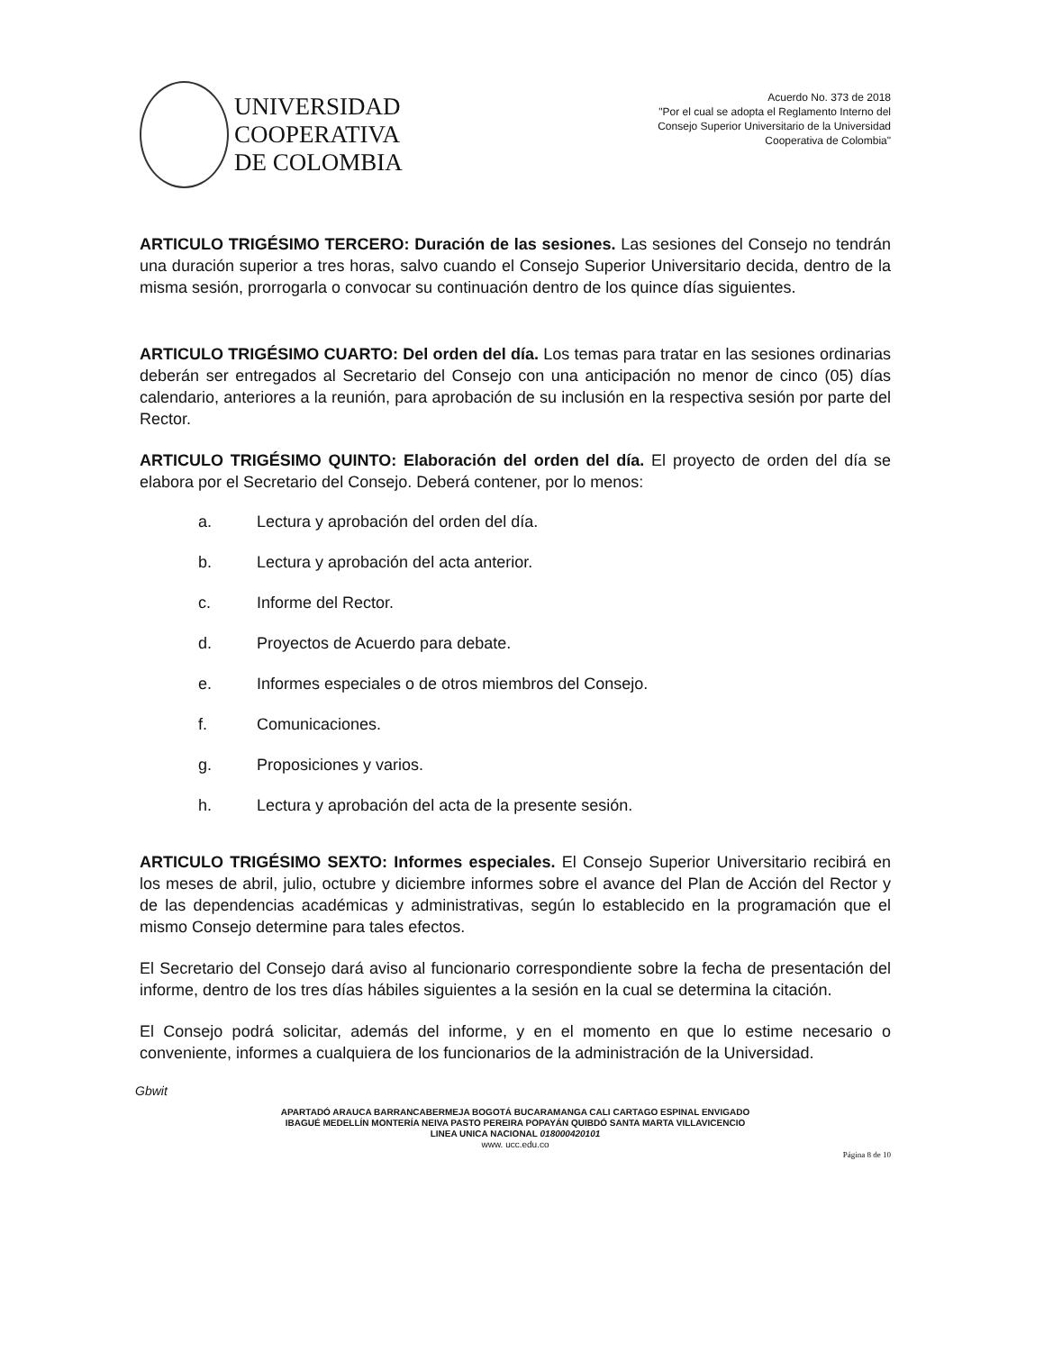UNIVERSIDAD
COOPERATIVA
DE COLOMBIA
Acuerdo No. 373 de 2018
"Por el cual se adopta el Reglamento Interno del
Consejo Superior Universitario de la Universidad
Cooperativa de Colombia"
ARTICULO TRIGÉSIMO TERCERO: Duración de las sesiones. Las sesiones del Consejo no tendrán una duración superior a tres horas, salvo cuando el Consejo Superior Universitario decida, dentro de la misma sesión, prorrogarla o convocar su continuación dentro de los quince días siguientes.
ARTICULO TRIGÉSIMO CUARTO: Del orden del día. Los temas para tratar en las sesiones ordinarias deberán ser entregados al Secretario del Consejo con una anticipación no menor de cinco (05) días calendario, anteriores a la reunión, para aprobación de su inclusión en la respectiva sesión por parte del Rector.
ARTICULO TRIGÉSIMO QUINTO: Elaboración del orden del día. El proyecto de orden del día se elabora por el Secretario del Consejo. Deberá contener, por lo menos:
a. Lectura y aprobación del orden del día.
b. Lectura y aprobación del acta anterior.
c. Informe del Rector.
d. Proyectos de Acuerdo para debate.
e. Informes especiales o de otros miembros del Consejo.
f. Comunicaciones.
g. Proposiciones y varios.
h. Lectura y aprobación del acta de la presente sesión.
ARTICULO TRIGÉSIMO SEXTO: Informes especiales. El Consejo Superior Universitario recibirá en los meses de abril, julio, octubre y diciembre informes sobre el avance del Plan de Acción del Rector y de las dependencias académicas y administrativas, según lo establecido en la programación que el mismo Consejo determine para tales efectos.
El Secretario del Consejo dará aviso al funcionario correspondiente sobre la fecha de presentación del informe, dentro de los tres días hábiles siguientes a la sesión en la cual se determina la citación.
El Consejo podrá solicitar, además del informe, y en el momento en que lo estime necesario o conveniente, informes a cualquiera de los funcionarios de la administración de la Universidad.
Gbwit
APARTADÓ ARAUCA BARRANCABERMEJA BOGOTÁ BUCARAMANGA CALI CARTAGO ESPINAL ENVIGADO
IBAGUÉ MEDELLÍN MONTERÍA NEIVA PASTO PEREIRA POPAYÁN QUIBDÓ SANTA MARTA VILLAVICENCIO
LINEA UNICA NACIONAL 018000420101
www. ucc.edu.co
Página 8 de 10